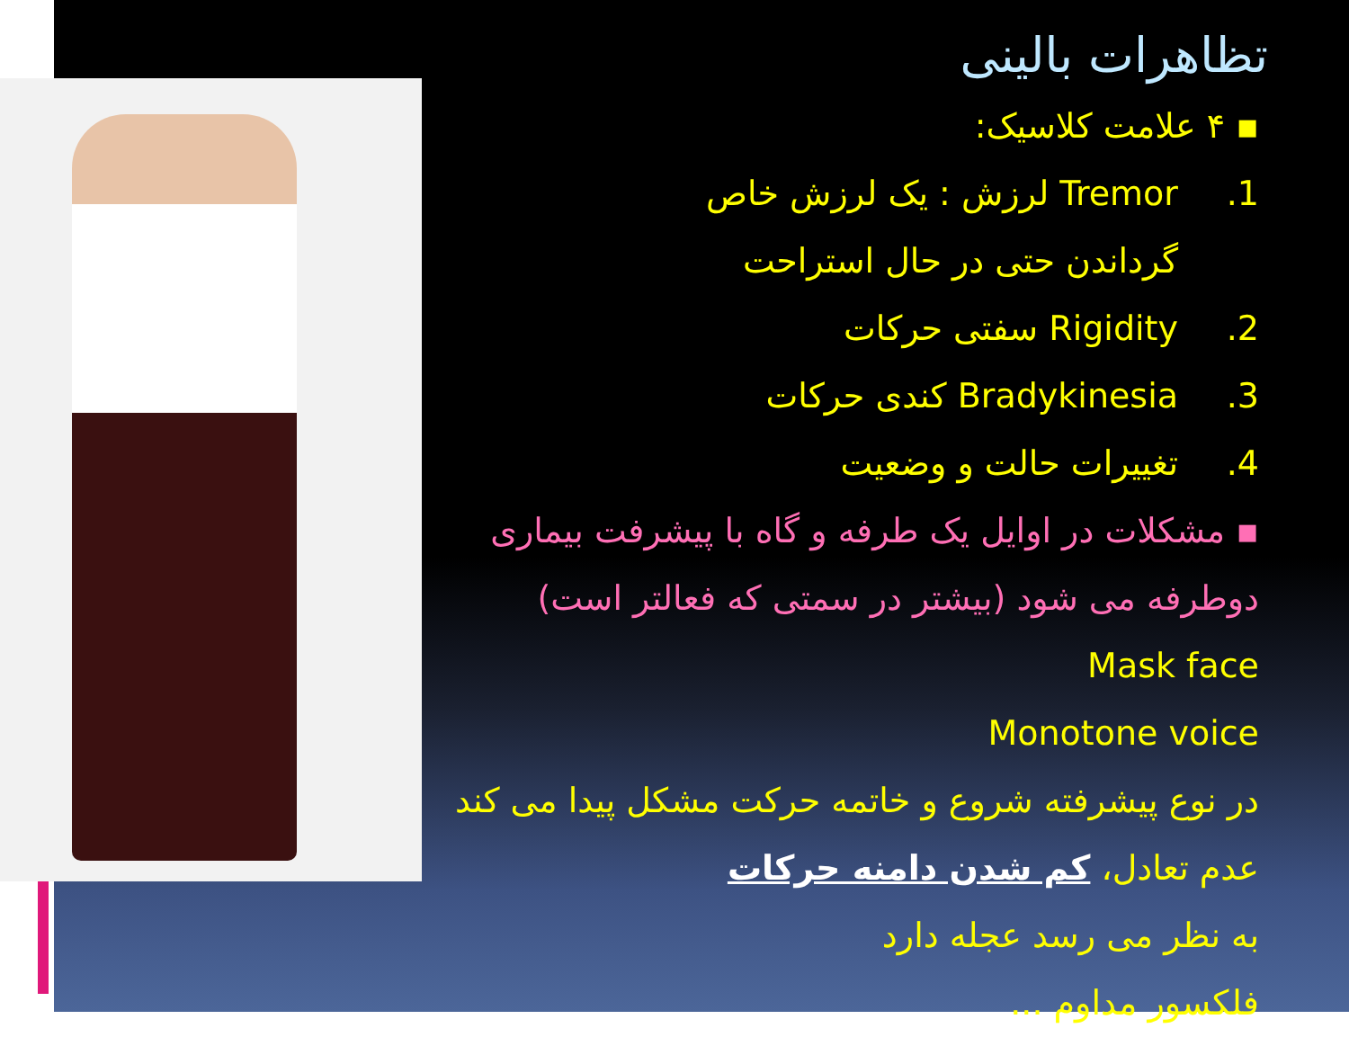تظاهرات بالینی
▪ ۴ علامت کلاسیک:
1. Tremor لرزش : یک لرزش خاص
گرداندن حتی در حال استراحت
2. Rigidity سفتی حرکات
3. Bradykinesia کندی حرکات
4. تغییرات حالت و وضعیت
▪ مشکلات در اوایل یک طرفه و گاه با پیشرفت بیماری
دوطرفه می شود (بیشتر در سمتی که فعالتر است)
Mask face
Monotone voice
در نوع پیشرفته شروع و خاتمه حرکت مشکل پیدا می کند
عدم تعادل، کم شدن دامنه حرکات
به نظر می رسد عجله دارد
فلکسور مداوم ...